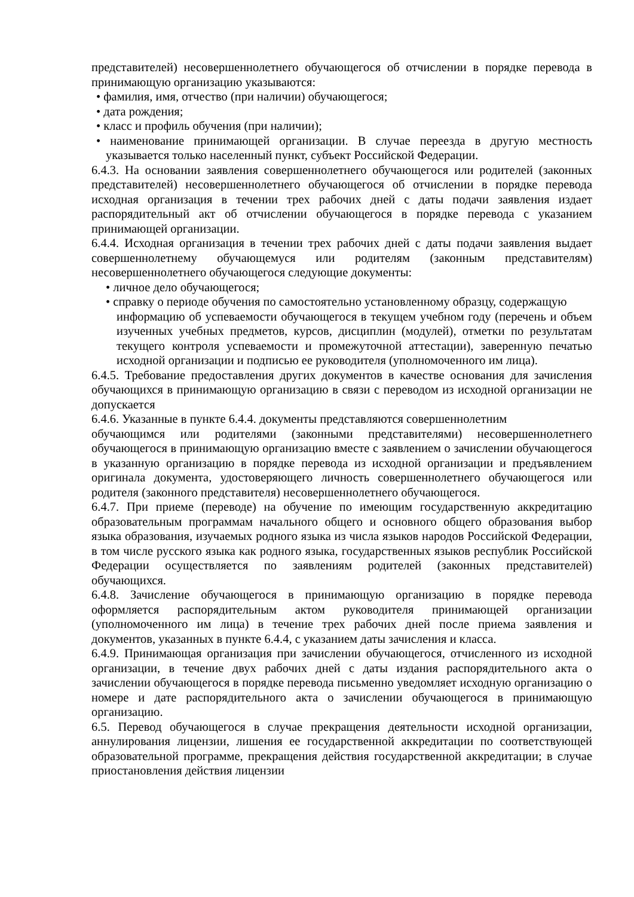представителей) несовершеннолетнего обучающегося об отчислении в порядке перевода в принимающую организацию указываются:
• фамилия, имя, отчество (при наличии) обучающегося;
• дата рождения;
• класс и профиль обучения (при наличии);
• наименование принимающей организации. В случае переезда в другую местность указывается только населенный пункт, субъект Российской Федерации.
6.4.3. На основании заявления совершеннолетнего обучающегося или родителей (законных представителей) несовершеннолетнего обучающегося об отчислении в порядке перевода исходная организация в течении трех рабочих дней с даты подачи заявления издает распорядительный акт об отчислении обучающегося в порядке перевода с указанием принимающей организации.
6.4.4. Исходная организация в течении трех рабочих дней с даты подачи заявления выдает совершеннолетнему обучающемуся или родителям (законным представителям) несовершеннолетнего обучающегося следующие документы:
• личное дело обучающегося;
• справку о периоде обучения по самостоятельно установленному образцу, содержащую
информацию об успеваемости обучающегося в текущем учебном году (перечень и объем изученных учебных предметов, курсов, дисциплин (модулей), отметки по результатам текущего контроля успеваемости и промежуточной аттестации), заверенную печатью исходной организации и подписью ее руководителя (уполномоченного им лица).
6.4.5. Требование предоставления других документов в качестве основания для зачисления обучающихся в принимающую организацию в связи с переводом из исходной организации не допускается
6.4.6. Указанные в пункте 6.4.4. документы представляются совершеннолетним
обучающимся или родителями (законными представителями) несовершеннолетнего обучающегося в принимающую организацию вместе с заявлением о зачислении обучающегося в указанную организацию в порядке перевода из исходной организации и предъявлением оригинала документа, удостоверяющего личность совершеннолетнего обучающегося или родителя (законного представителя) несовершеннолетнего обучающегося.
6.4.7. При приеме (переводе) на обучение по имеющим государственную аккредитацию образовательным программам начального общего и основного общего образования выбор языка образования, изучаемых родного языка из числа языков народов Российской Федерации, в том числе русского языка как родного языка, государственных языков республик Российской Федерации осуществляется по заявлениям родителей (законных представителей) обучающихся.
6.4.8. Зачисление обучающегося в принимающую организацию в порядке перевода оформляется распорядительным актом руководителя принимающей организации (уполномоченного им лица) в течение трех рабочих дней после приема заявления и документов, указанных в пункте 6.4.4, с указанием даты зачисления и класса.
6.4.9. Принимающая организация при зачислении обучающегося, отчисленного из исходной организации, в течение двух рабочих дней с даты издания распорядительного акта о зачислении обучающегося в порядке перевода письменно уведомляет исходную организацию о номере и дате распорядительного акта о зачислении обучающегося в принимающую организацию.
6.5. Перевод обучающегося в случае прекращения деятельности исходной организации, аннулирования лицензии, лишения ее государственной аккредитации по соответствующей образовательной программе, прекращения действия государственной аккредитации; в случае приостановления действия лицензии